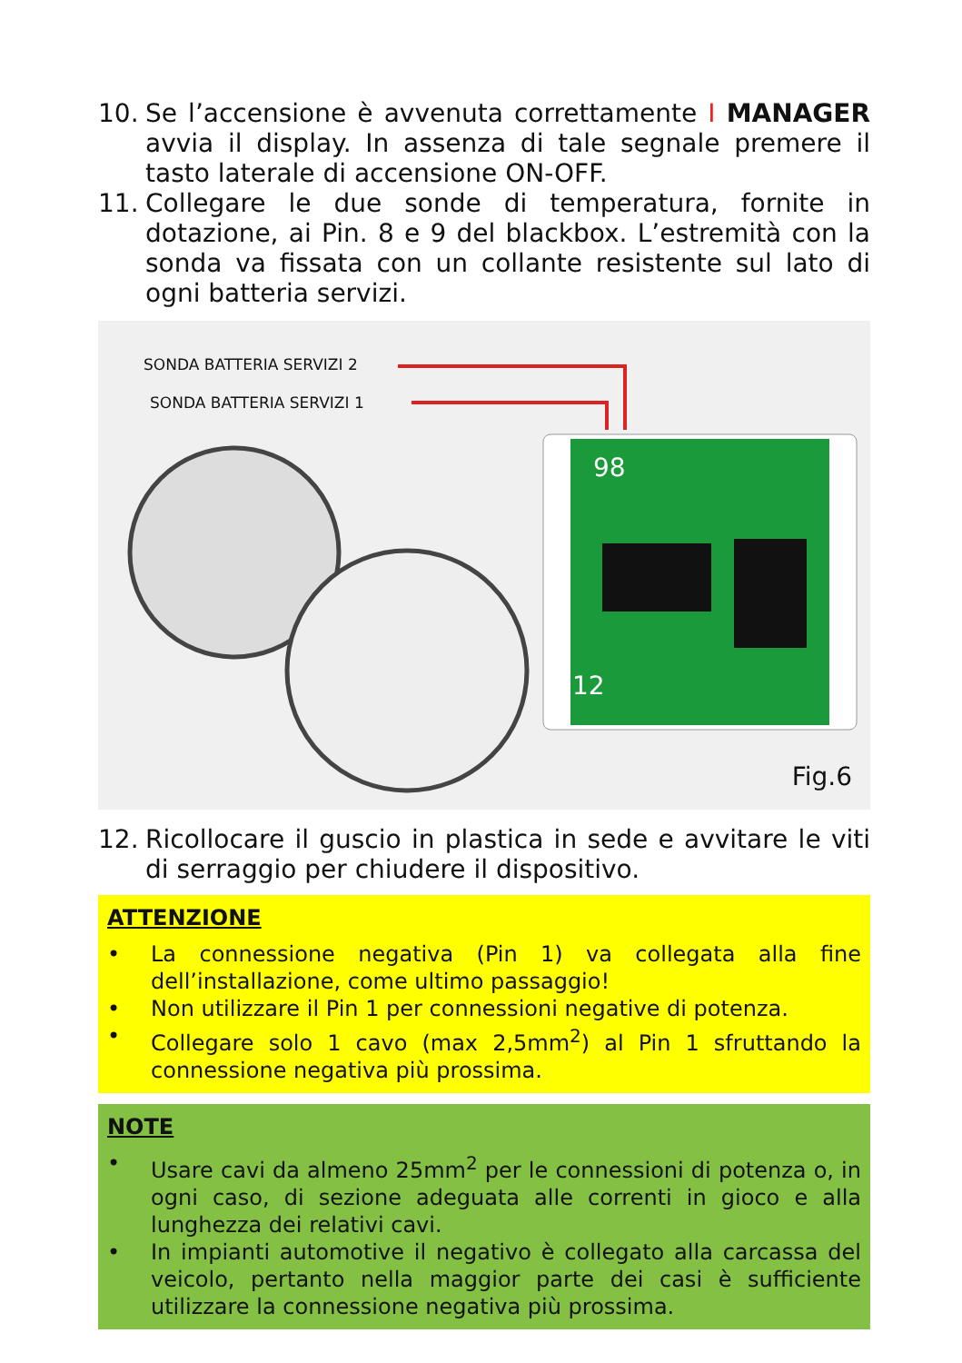10. Se l’accensione è avvenuta correttamente I MANAGER avvia il display. In assenza di tale segnale premere il tasto laterale di accensione ON-OFF.
11. Collegare le due sonde di temperatura, fornite in dotazione, ai Pin. 8 e 9 del blackbox. L’estremità con la sonda va fissata con un collante resistente sul lato di ogni batteria servizi.
SONDA BATTERIA SERVIZI 2
SONDA BATTERIA SERVIZI 1
98
12
Fig.6
12. Ricollocare il guscio in plastica in sede e avvitare le viti di serraggio per chiudere il dispositivo.
ATTENZIONE
• La connessione negativa (Pin 1) va collegata alla fine dell’installazione, come ultimo passaggio!
• Non utilizzare il Pin 1 per connessioni negative di potenza.
• Collegare solo 1 cavo (max 2,5mm<sup>2</sup>) al Pin 1 sfruttando la connessione negativa più prossima.
NOTE
• Usare cavi da almeno 25mm<sup>2</sup> per le connessioni di potenza o, in ogni caso, di sezione adeguata alle correnti in gioco e alla lunghezza dei relativi cavi.
• In impianti automotive il negativo è collegato alla carcassa del veicolo, pertanto nella maggior parte dei casi è sufficiente utilizzare la connessione negativa più prossima.